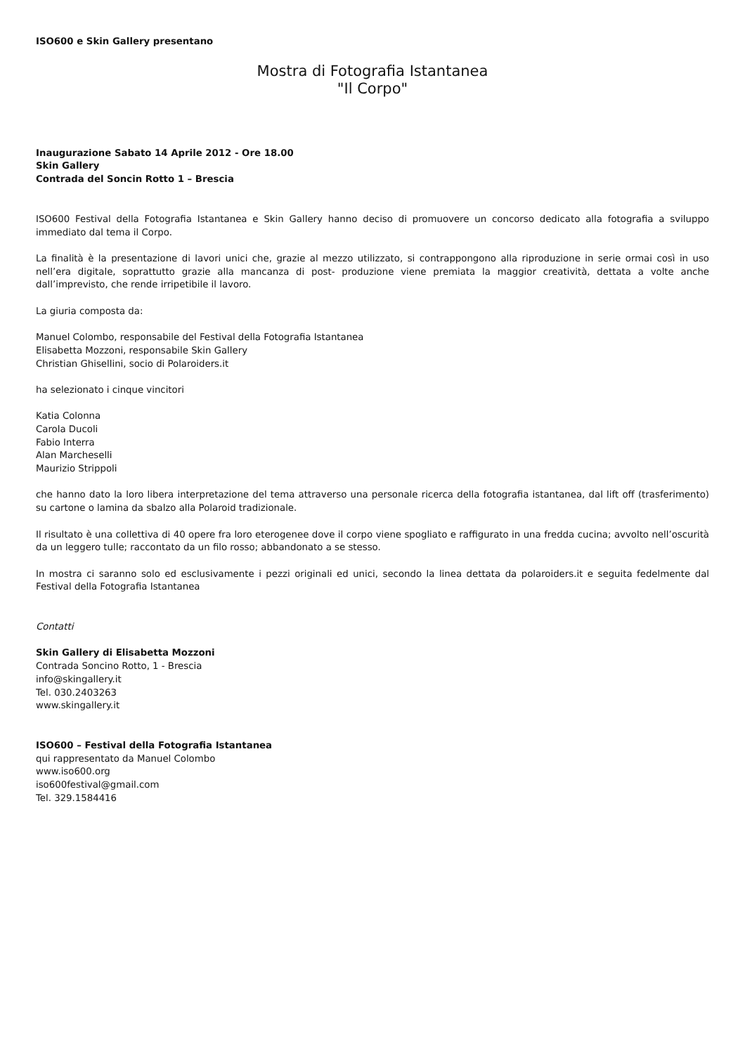ISO600 e Skin Gallery presentano
Mostra di Fotografia Istantanea
"Il Corpo"
Inaugurazione Sabato 14 Aprile 2012 - Ore 18.00
Skin Gallery
Contrada del Soncin Rotto 1 – Brescia
ISO600 Festival della Fotografia Istantanea e Skin Gallery hanno deciso di promuovere un concorso dedicato alla fotografia a sviluppo immediato dal tema il Corpo.
La finalità è la presentazione di lavori unici che, grazie al mezzo utilizzato, si contrappongono alla riproduzione in serie ormai così in uso nell’era digitale, soprattutto grazie alla mancanza di post- produzione viene premiata la maggior creatività, dettata a volte anche dall’imprevisto, che rende irripetibile il lavoro.
La giuria composta da:
Manuel Colombo, responsabile del Festival della Fotografia Istantanea
Elisabetta Mozzoni, responsabile Skin Gallery
Christian Ghisellini, socio di Polaroiders.it
ha selezionato i cinque vincitori
Katia Colonna
Carola Ducoli
Fabio Interra
Alan Marcheselli
Maurizio Strippoli
che hanno dato la loro libera interpretazione del tema attraverso una personale ricerca della fotografia istantanea, dal lift off (trasferimento) su cartone o lamina da sbalzo alla Polaroid tradizionale.
Il risultato è una collettiva di 40 opere fra loro eterogenee dove il corpo viene spogliato e raffigurato in una fredda cucina; avvolto nell’oscurità da un leggero tulle; raccontato da un filo rosso; abbandonato a se stesso.
In mostra ci saranno solo ed esclusivamente i pezzi originali ed unici, secondo la linea dettata da polaroiders.it e seguita fedelmente dal Festival della Fotografia Istantanea
Contatti
Skin Gallery di Elisabetta Mozzoni
Contrada Soncino Rotto, 1 - Brescia
info@skingallery.it
Tel. 030.2403263
www.skingallery.it
ISO600 – Festival della Fotografia Istantanea
qui rappresentato da Manuel Colombo
www.iso600.org
iso600festival@gmail.com
Tel. 329.1584416